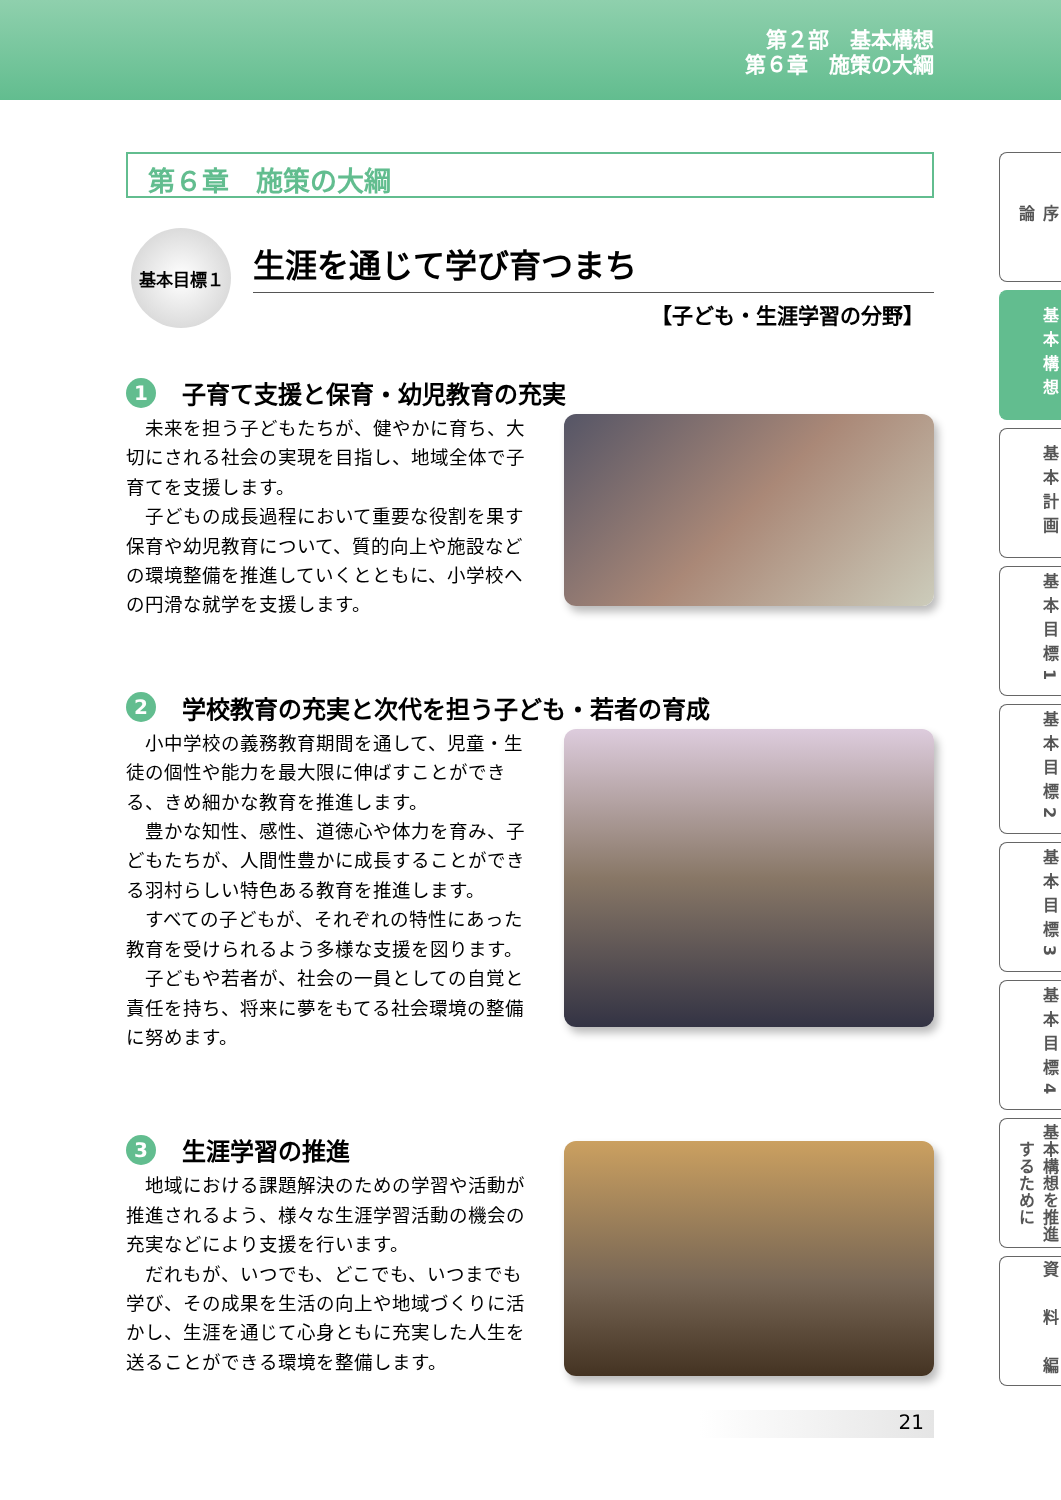第２部　基本構想
第６章　施策の大綱
第６章　施策の大綱
基本目標１
生涯を通じて学び育つまち
【子ども・生涯学習の分野】
1 子育て支援と保育・幼児教育の充実
未来を担う子どもたちが、健やかに育ち、大切にされる社会の実現を目指し、地域全体で子育てを支援します。
子どもの成長過程において重要な役割を果す保育や幼児教育について、質的向上や施設などの環境整備を推進していくとともに、小学校への円滑な就学を支援します。
2 学校教育の充実と次代を担う子ども・若者の育成
小中学校の義務教育期間を通して、児童・生徒の個性や能力を最大限に伸ばすことができる、きめ細かな教育を推進します。
豊かな知性、感性、道徳心や体力を育み、子どもたちが、人間性豊かに成長することができる羽村らしい特色ある教育を推進します。
すべての子どもが、それぞれの特性にあった教育を受けられるよう多様な支援を図ります。
子どもや若者が、社会の一員としての自覚と責任を持ち、将来に夢をもてる社会環境の整備に努めます。
3 生涯学習の推進
地域における課題解決のための学習や活動が推進されるよう、様々な生涯学習活動の機会の充実などにより支援を行います。
だれもが、いつでも、どこでも、いつまでも学び、その成果を生活の向上や地域づくりに活かし、生涯を通じて心身ともに充実した人生を送ることができる環境を整備します。
序　　　　論
基本構想
基本計画
基本目標1
基本目標2
基本目標3
基本目標4
基本構想を推進するために
資　料　編
21